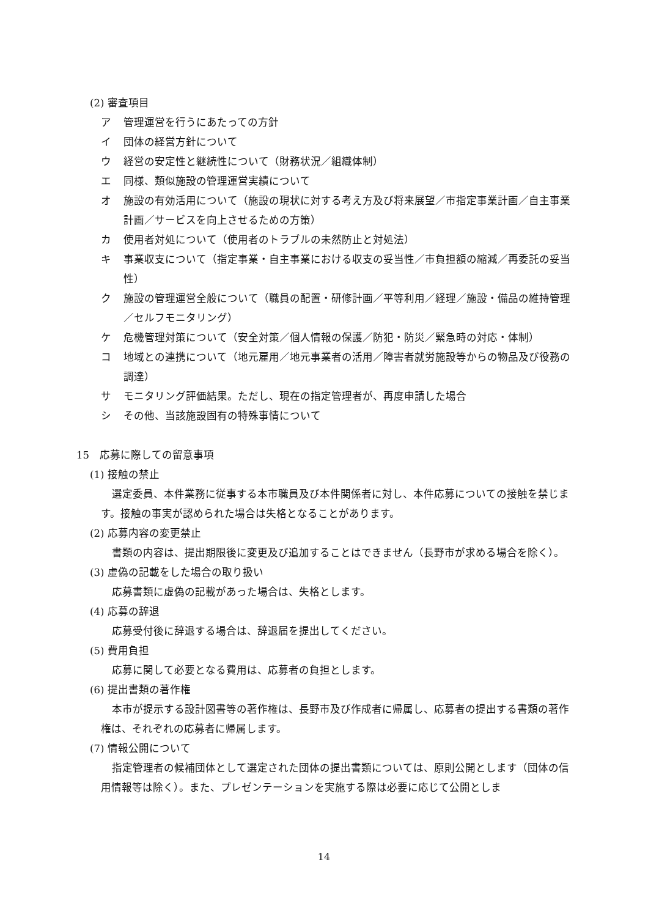(2) 審査項目
ア 管理運営を行うにあたっての方針
イ 団体の経営方針について
ウ 経営の安定性と継続性について（財務状況／組織体制）
エ 同様、類似施設の管理運営実績について
オ 施設の有効活用について（施設の現状に対する考え方及び将来展望／市指定事業計画／自主事業計画／サービスを向上させるための方策）
カ 使用者対処について（使用者のトラブルの未然防止と対処法）
キ 事業収支について（指定事業・自主事業における収支の妥当性／市負担額の縮減／再委託の妥当性）
ク 施設の管理運営全般について（職員の配置・研修計画／平等利用／経理／施設・備品の維持管理／セルフモニタリング）
ケ 危機管理対策について（安全対策／個人情報の保護／防犯・防災／緊急時の対応・体制）
コ 地域との連携について（地元雇用／地元事業者の活用／障害者就労施設等からの物品及び役務の調達）
サ モニタリング評価結果。ただし、現在の指定管理者が、再度申請した場合
シ その他、当該施設固有の特殊事情について
15　応募に際しての留意事項
(1) 接触の禁止
選定委員、本件業務に従事する本市職員及び本件関係者に対し、本件応募についての接触を禁じます。接触の事実が認められた場合は失格となることがあります。
(2) 応募内容の変更禁止
書類の内容は、提出期限後に変更及び追加することはできません（長野市が求める場合を除く）。
(3) 虚偽の記載をした場合の取り扱い
応募書類に虚偽の記載があった場合は、失格とします。
(4) 応募の辞退
応募受付後に辞退する場合は、辞退届を提出してください。
(5) 費用負担
応募に関して必要となる費用は、応募者の負担とします。
(6) 提出書類の著作権
本市が提示する設計図書等の著作権は、長野市及び作成者に帰属し、応募者の提出する書類の著作権は、それぞれの応募者に帰属します。
(7) 情報公開について
指定管理者の候補団体として選定された団体の提出書類については、原則公開とします（団体の信用情報等は除く）。また、プレゼンテーションを実施する際は必要に応じて公開としま
14